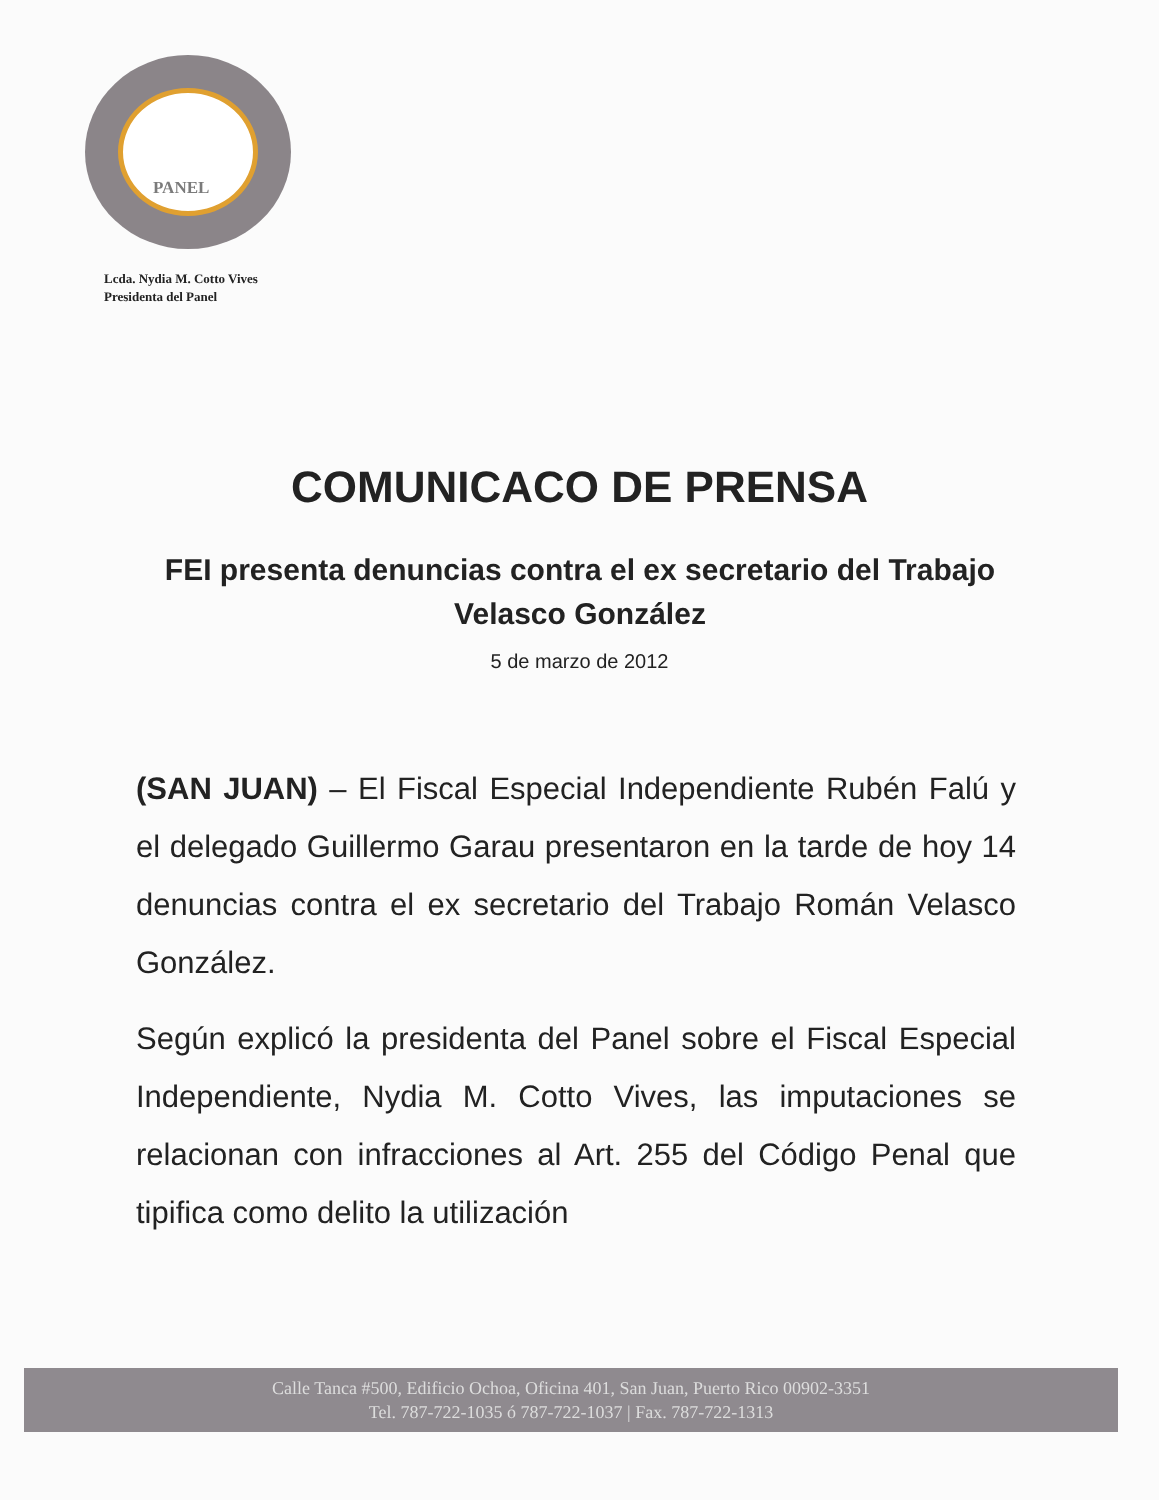PANEL
Lcda. Nydia M. Cotto Vives
Presidenta del Panel
COMUNICACO DE PRENSA
FEI presenta denuncias contra el ex secretario del Trabajo Velasco González
5 de marzo de 2012
(SAN JUAN) – El Fiscal Especial Independiente Rubén Falú y el delegado Guillermo Garau presentaron en la tarde de hoy 14 denuncias contra el ex secretario del Trabajo Román Velasco González.
Según explicó la presidenta del Panel sobre el Fiscal Especial Independiente, Nydia M. Cotto Vives, las imputaciones se relacionan con infracciones al Art. 255 del Código Penal que tipifica como delito la utilización
Calle Tanca #500, Edificio Ochoa, Oficina 401, San Juan, Puerto Rico 00902-3351
Tel. 787-722-1035 ó 787-722-1037 | Fax. 787-722-1313